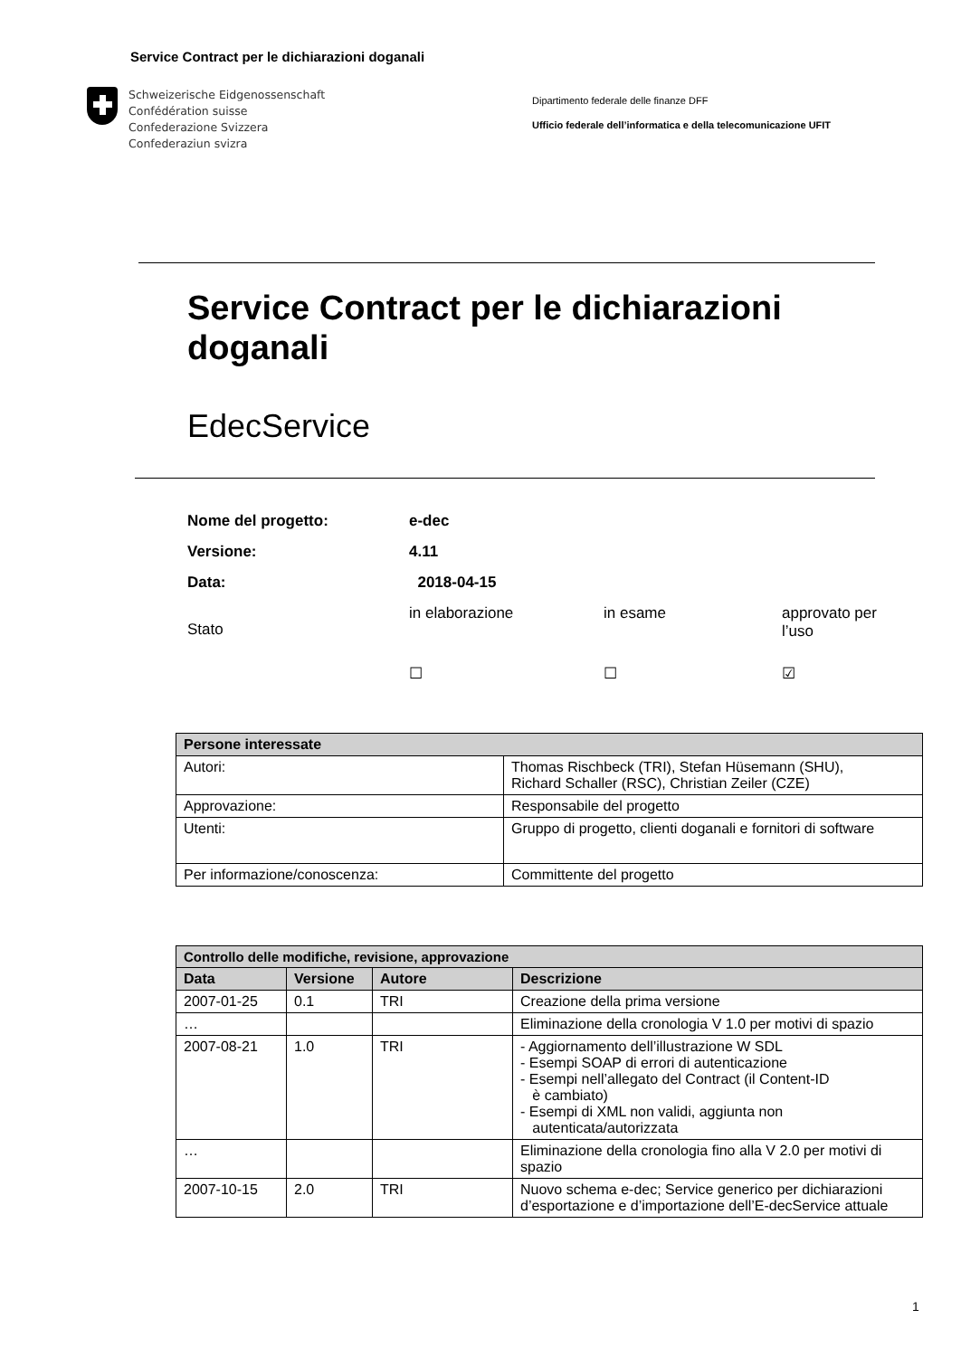Service Contract per le dichiarazioni doganali
Schweizerische Eidgenossenschaft
Confédération suisse
Confederazione Svizzera
Confederaziun svizra
Dipartimento federale delle finanze DFF
Ufficio federale dell’informatica e della telecomunicazione UFIT
Service Contract per le dichiarazioni
doganali
EdecService
| Nome del progetto: | e-dec | | |
| Versione: | 4.11 | | |
| Data: | 2018-04-15 | | |
| Stato | in elaborazione | in esame | approvato per l’uso |
| | ☐ | ☐ | ☑ |
| Persone interessate | |
| --- | --- |
| Autori: | Thomas Rischbeck (TRI), Stefan Hüsemann (SHU), Richard Schaller (RSC), Christian Zeiler (CZE) |
| Approvazione: | Responsabile del progetto |
| Utenti: | Gruppo di progetto, clienti doganali e fornitori di software |
| Per informazione/conoscenza: | Committente del progetto |
| Controllo delle modifiche, revisione, approvazione | | | |
| --- | --- | --- | --- |
| Data | Versione | Autore | Descrizione |
| 2007-01-25 | 0.1 | TRI | Creazione della prima versione |
| … | | | Eliminazione della cronologia V 1.0 per motivi di spazio |
| 2007-08-21 | 1.0 | TRI | - Aggiornamento dell’illustrazione W SDL - Esempi SOAP di errori di autenticazione - Esempi nell’allegato del Contract (il Content-ID è cambiato) - Esempi di XML non validi, aggiunta non autenticata/autorizzata |
| … | | | Eliminazione della cronologia fino alla V 2.0 per motivi di spazio |
| 2007-10-15 | 2.0 | TRI | Nuovo schema e-dec; Service generico per dichiarazioni d’esportazione e d’importazione dell’E-decService attuale |
1